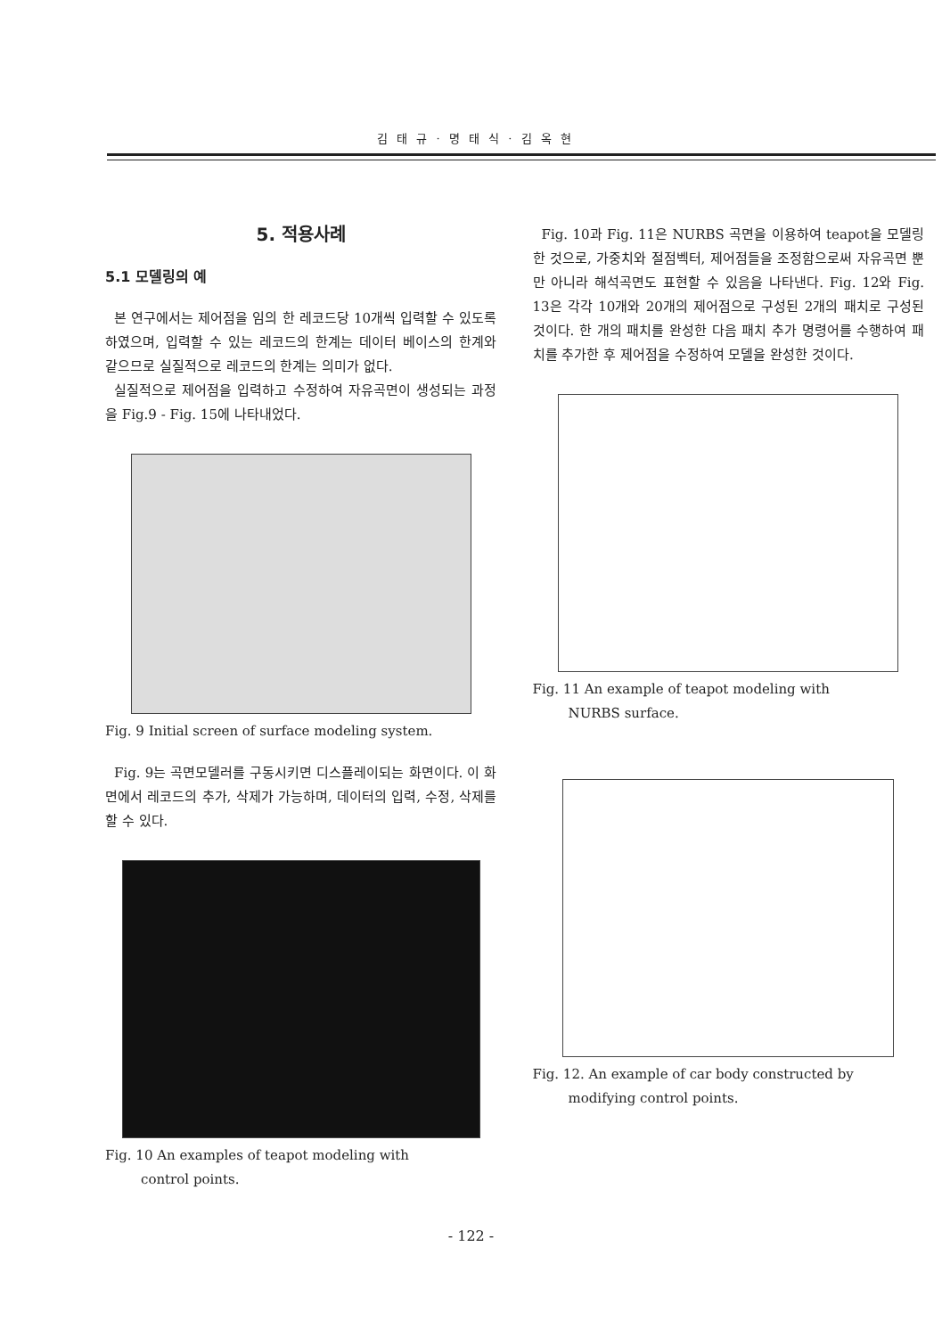김 태 규 · 명 태 식 · 김 옥 현
5. 적용사례
5.1 모델링의 예
본 연구에서는 제어점을 임의 한 레코드당 10개씩 입력할 수 있도록 하였으며, 입력할 수 있는 레코드의 한계는 데이터 베이스의 한계와 같으므로 실질적으로 레코드의 한계는 의미가 없다.
실질적으로 제어점을 입력하고 수정하여 자유곡면이 생성되는 과정을 Fig.9 - Fig. 15에 나타내었다.
Fig. 9 Initial screen of surface modeling system.
Fig. 9는 곡면모델러를 구동시키면 디스플레이되는 화면이다. 이 화면에서 레코드의 추가, 삭제가 가능하며, 데이터의 입력, 수정, 삭제를 할 수 있다.
Fig. 10 An examples of teapot modeling with
control points.
Fig. 10과 Fig. 11은 NURBS 곡면을 이용하여 teapot을 모델링한 것으로, 가중치와 절점벡터, 제어점들을 조정함으로써 자유곡면 뿐만 아니라 해석곡면도 표현할 수 있음을 나타낸다. Fig. 12와 Fig. 13은 각각 10개와 20개의 제어점으로 구성된 2개의 패치로 구성된 것이다. 한 개의 패치를 완성한 다음 패치 추가 명령어를 수행하여 패치를 추가한 후 제어점을 수정하여 모델을 완성한 것이다.
Fig. 11 An example of teapot modeling with
NURBS surface.
Fig. 12. An example of car body constructed by
modifying control points.
- 122 -